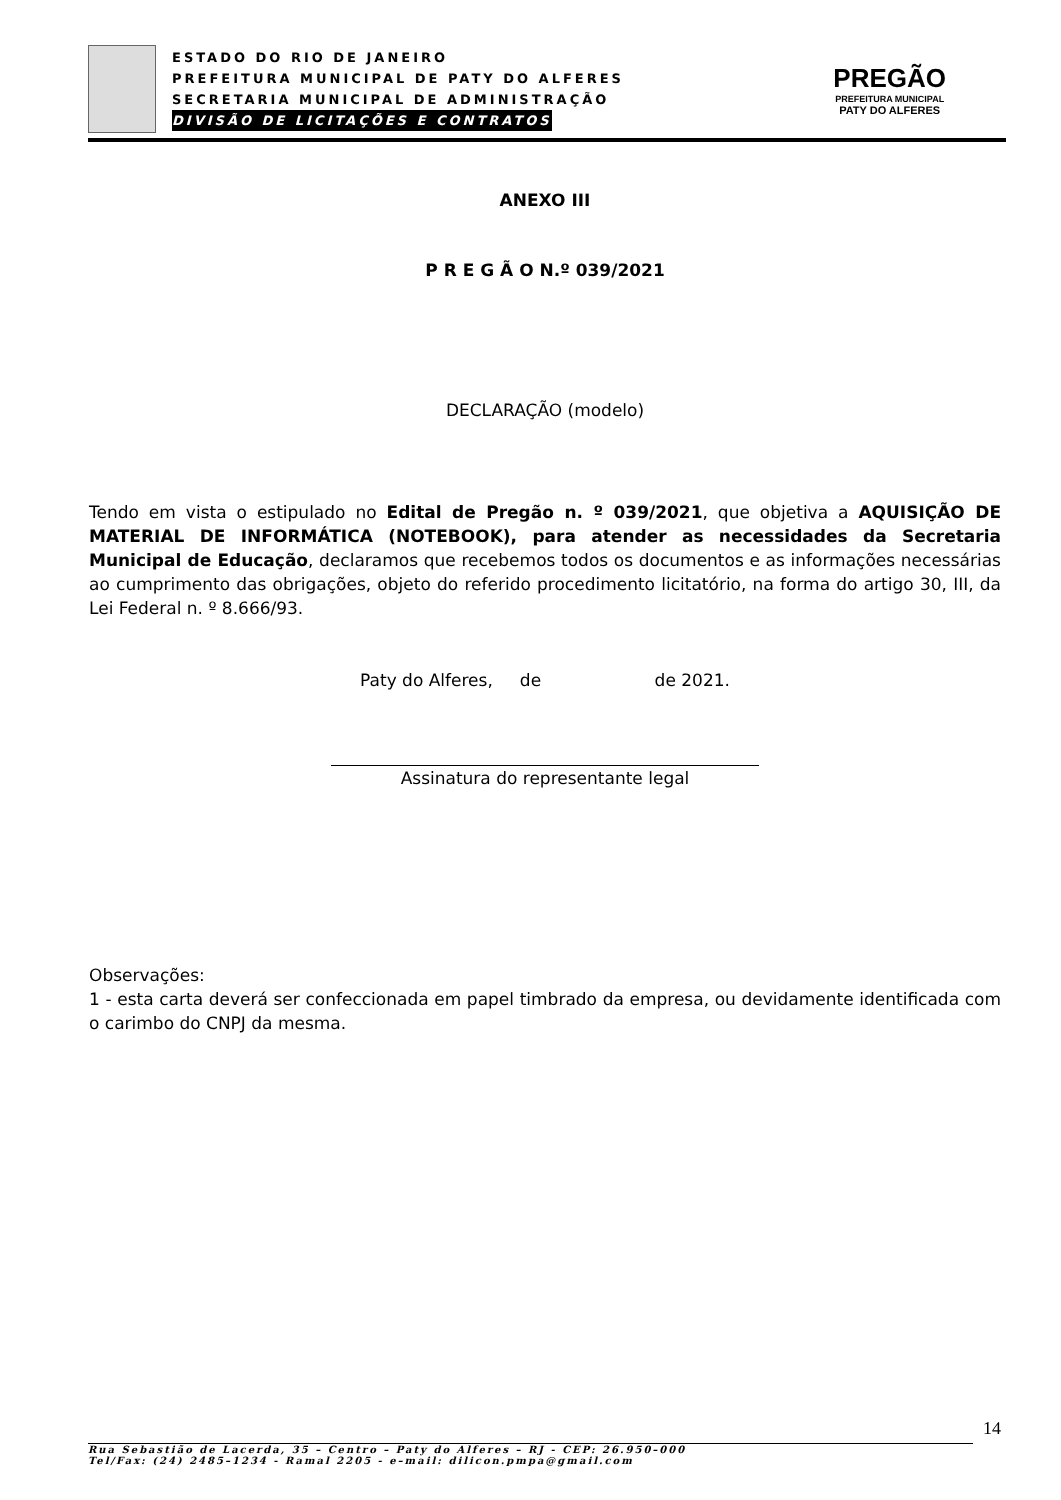ESTADO DO RIO DE JANEIRO
PREFEITURA MUNICIPAL DE PATY DO ALFERES
SECRETARIA MUNICIPAL DE ADMINISTRAÇÃO
DIVISÃO DE LICITAÇÕES E CONTRATOS
PREGÃO
PREFEITURA MUNICIPAL
PATY DO ALFERES
ANEXO III
P R E G Ã O N.º 039/2021
DECLARAÇÃO (modelo)
Tendo em vista o estipulado no Edital de Pregão n. º 039/2021, que objetiva a AQUISIÇÃO DE MATERIAL DE INFORMÁTICA (NOTEBOOK), para atender as necessidades da Secretaria Municipal de Educação, declaramos que recebemos todos os documentos e as informações necessárias ao cumprimento das obrigações, objeto do referido procedimento licitatório, na forma do artigo 30, III, da Lei Federal n. º 8.666/93.
Paty do Alferes, de de 2021.
Assinatura do representante legal
Observações:
1 - esta carta deverá ser confeccionada em papel timbrado da empresa, ou devidamente identificada com o carimbo do CNPJ da mesma.
14
Rua Sebastião de Lacerda, 35 – Centro – Paty do Alferes – RJ - CEP: 26.950–000
Tel/Fax: (24) 2485–1234 - Ramal 2205 - e–mail: dilicon.pmpa@gmail.com